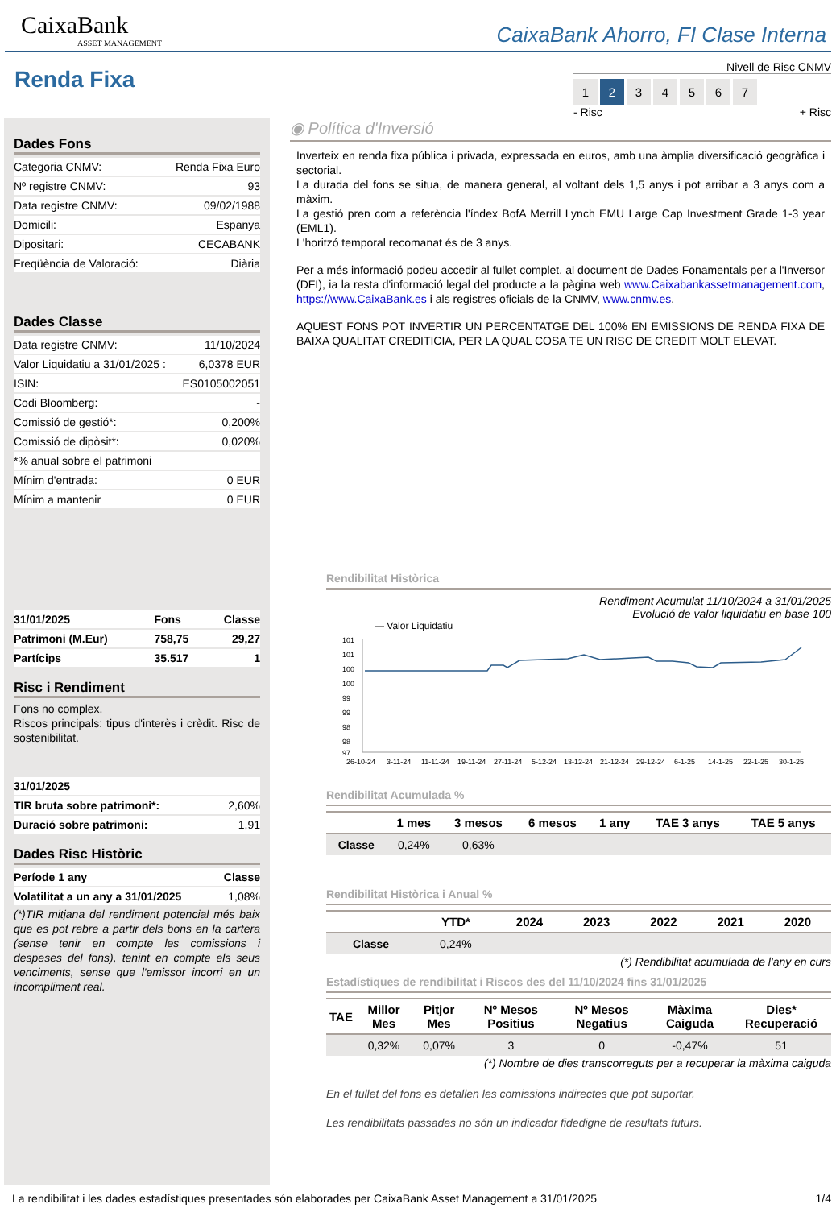CaixaBank
ASSET MANAGEMENT
CaixaBank Ahorro, FI Clase Interna
Renda Fixa
Nivell de Risc CNMV
1234567
- Risc + Risc
Dades Fons
| Categoria CNMV: | Renda Fixa Euro |
| Nº registre CNMV: | 93 |
| Data registre CNMV: | 09/02/1988 |
| Domicili: | Espanya |
| Dipositari: | CECABANK |
| Freqüència de Valoració: | Diària |
Dades Classe
| Data registre CNMV: | 11/10/2024 |
| Valor Liquidatiu a 31/01/2025 : | 6,0378 EUR |
| ISIN: | ES0105002051 |
| Codi Bloomberg: | - |
| Comissió de gestió*: | 0,200% |
| Comissió de dipòsit*: | 0,020% |
| *% anual sobre el patrimoni | |
| Mínim d'entrada: | 0 EUR |
| Mínim a mantenir | 0 EUR |
| 31/01/2025 | Fons | Classe |
| Patrimoni (M.Eur) | 758,75 | 29,27 |
| Partícips | 35.517 | 1 |
Risc i Rendiment
Fons no complex.
Riscos principals: tipus d'interès i crèdit. Risc de sostenibilitat.
| 31/01/2025 | |
| TIR bruta sobre patrimoni*: | 2,60% |
| Duració sobre patrimoni: | 1,91 |
Dades Risc Històric
| Període 1 any | Classe |
| Volatilitat a un any a 31/01/2025 | 1,08% |
(*)TIR mitjana del rendiment potencial més baix que es pot rebre a partir dels bons en la cartera (sense tenir en compte les comissions i despeses del fons), tenint en compte els seus venciments, sense que l'emissor incorri en un incompliment real.
◉ Política d'Inversió
Inverteix en renda fixa pública i privada, expressada en euros, amb una àmplia diversificació geogràfica i sectorial.
La durada del fons se situa, de manera general, al voltant dels 1,5 anys i pot arribar a 3 anys com a màxim.
La gestió pren com a referència l'índex BofA Merrill Lynch EMU Large Cap Investment Grade 1-3 year (EML1).
L'horitzó temporal recomanat és de 3 anys.
Per a més informació podeu accedir al fullet complet, al document de Dades Fonamentals per a l'Inversor (DFI), ia la resta d'informació legal del producte a la pàgina web www.Caixabankassetmanagement.com, https://www.CaixaBank.es i als registres oficials de la CNMV, www.cnmv.es.
AQUEST FONS POT INVERTIR UN PERCENTATGE DEL 100% EN EMISSIONS DE RENDA FIXA DE BAIXA QUALITAT CREDITICIA, PER LA QUAL COSA TE UN RISC DE CREDIT MOLT ELEVAT.
Rendibilitat Històrica
Rendiment Acumulat 11/10/2024 a 31/01/2025
Evolució de valor liquidatiu en base 100
— Valor Liquidatiu
101
101
100
100
99
99
98
98
97
26-10-24
3-11-24
11-11-24
19-11-24
27-11-24
5-12-24
13-12-24
21-12-24
29-12-24
6-1-25
14-1-25
22-1-25
30-1-25
Rendibilitat Acumulada %
| | 1 mes | 3 mesos | 6 mesos | 1 any | TAE 3 anys | TAE 5 anys |
| --- | --- | --- | --- | --- | --- | --- |
| Classe | 0,24% | 0,63% | | | | |
Rendibilitat Històrica i Anual %
| | YTD* | 2024 | 2023 | 2022 | 2021 | 2020 |
| --- | --- | --- | --- | --- | --- | --- |
| Classe | 0,24% | | | | | |
(*) Rendibilitat acumulada de l'any en curs
Estadístiques de rendibilitat i Riscos des del 11/10/2024 fins 31/01/2025
| TAE | Millor Mes | Pitjor Mes | Nº Mesos Positius | Nº Mesos Negatius | Màxima Caiguda | Dies* Recuperació |
| --- | --- | --- | --- | --- | --- | --- |
| | 0,32% | 0,07% | 3 | 0 | -0,47% | 51 |
(*) Nombre de dies transcorreguts per a recuperar la màxima caiguda
En el fullet del fons es detallen les comissions indirectes que pot suportar.
Les rendibilitats passades no són un indicador fidedigne de resultats futurs.
La rendibilitat i les dades estadístiques presentades són elaborades per CaixaBank Asset Management a 31/01/2025 1/4